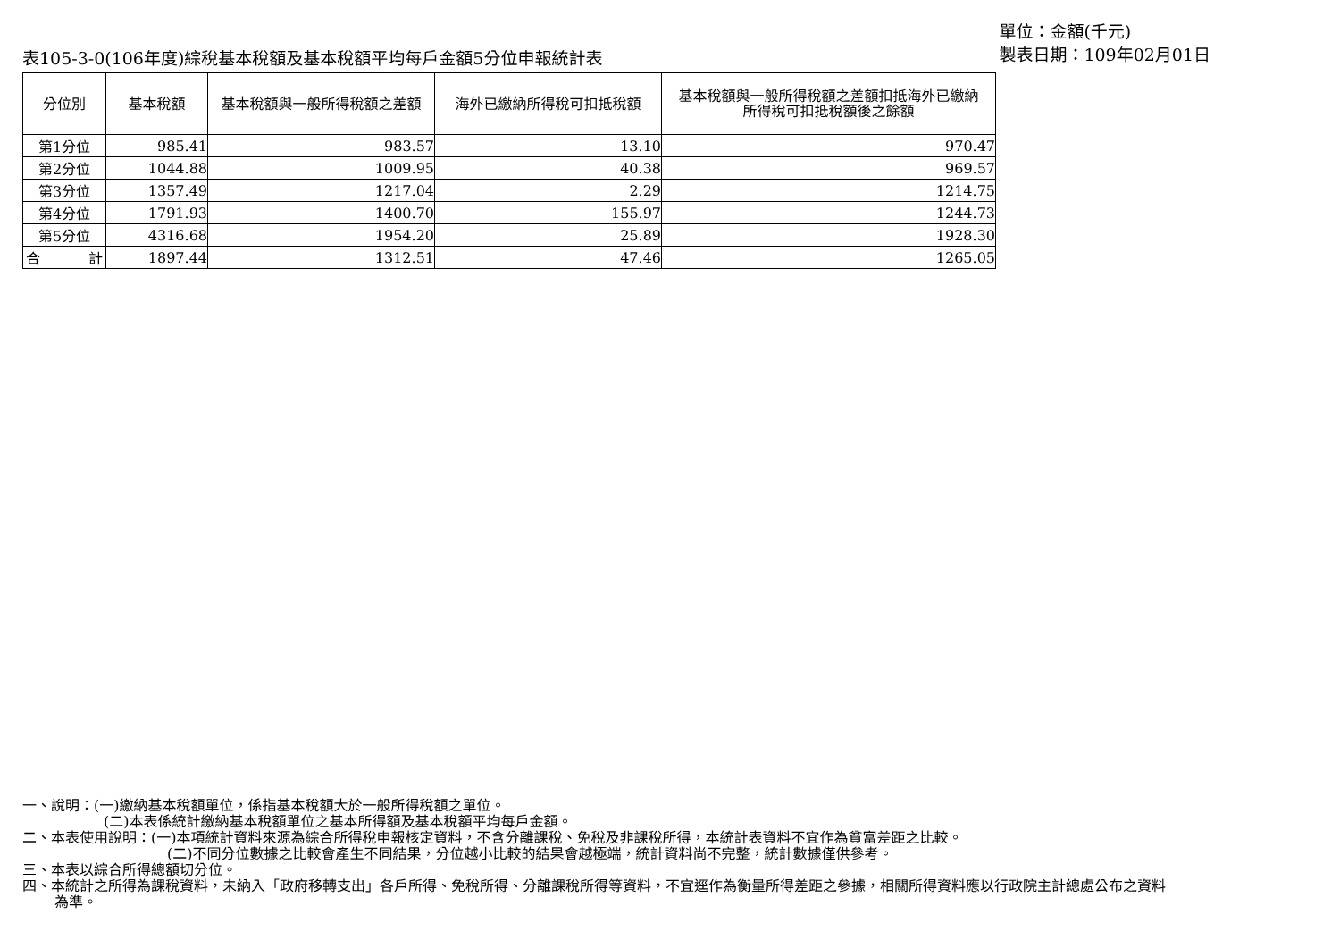表105-3-0(106年度)綜稅基本稅額及基本稅額平均每戶金額5分位申報統計表
單位：金額(千元)
製表日期：109年02月01日
| 分位別 | 基本稅額 | 基本稅額與一般所得稅額之差額 | 海外已繳納所得稅可扣抵稅額 | 基本稅額與一般所得稅額之差額扣抵海外已繳納 所得稅可扣抵稅額後之餘額 |
| --- | --- | --- | --- | --- |
| 第1分位 | 985.41 | 983.57 | 13.10 | 970.47 |
| 第2分位 | 1044.88 | 1009.95 | 40.38 | 969.57 |
| 第3分位 | 1357.49 | 1217.04 | 2.29 | 1214.75 |
| 第4分位 | 1791.93 | 1400.70 | 155.97 | 1244.73 |
| 第5分位 | 4316.68 | 1954.20 | 25.89 | 1928.30 |
| 合 計 | 1897.44 | 1312.51 | 47.46 | 1265.05 |
一、說明：(一)繳納基本稅額單位，係指基本稅額大於一般所得稅額之單位。
(二)本表係統計繳納基本稅額單位之基本所得額及基本稅額平均每戶金額。
二、本表使用說明：(一)本項統計資料來源為綜合所得稅申報核定資料，不含分離課稅、免稅及非課稅所得，本統計表資料不宜作為貧富差距之比較。
(二)不同分位數據之比較會產生不同結果，分位越小比較的結果會越極端，統計資料尚不完整，統計數據僅供參考。
三、本表以綜合所得總額切分位。
四、本統計之所得為課稅資料，未納入「政府移轉支出」各戶所得、免稅所得、分離課稅所得等資料，不宜逕作為衡量所得差距之參據，相關所得資料應以行政院主計總處公布之資料
為準。